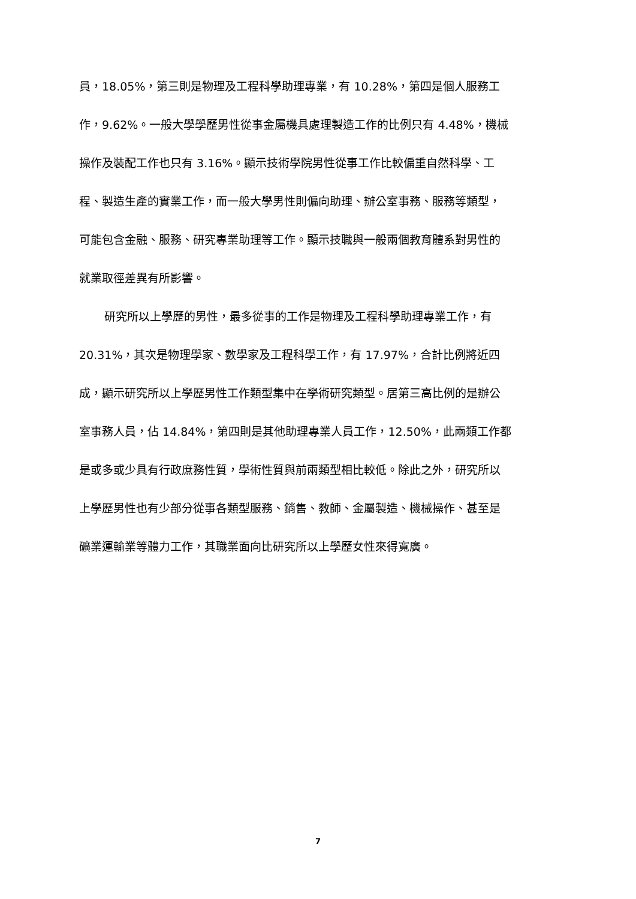員，18.05%，第三則是物理及工程科學助理專業，有 10.28%，第四是個人服務工
作，9.62%。一般大學學歷男性從事金屬機具處理製造工作的比例只有 4.48%，機械
操作及裝配工作也只有 3.16%。顯示技術學院男性從事工作比較偏重自然科學、工
程、製造生產的實業工作，而一般大學男性則偏向助理、辦公室事務、服務等類型，
可能包含金融、服務、研究專業助理等工作。顯示技職與一般兩個教育體系對男性的
就業取徑差異有所影響。
研究所以上學歷的男性，最多從事的工作是物理及工程科學助理專業工作，有
20.31%，其次是物理學家、數學家及工程科學工作，有 17.97%，合計比例將近四
成，顯示研究所以上學歷男性工作類型集中在學術研究類型。居第三高比例的是辦公
室事務人員，佔 14.84%，第四則是其他助理專業人員工作，12.50%，此兩類工作都
是或多或少具有行政庶務性質，學術性質與前兩類型相比較低。除此之外，研究所以
上學歷男性也有少部分從事各類型服務、銷售、教師、金屬製造、機械操作、甚至是
礦業運輸業等體力工作，其職業面向比研究所以上學歷女性來得寬廣。
7